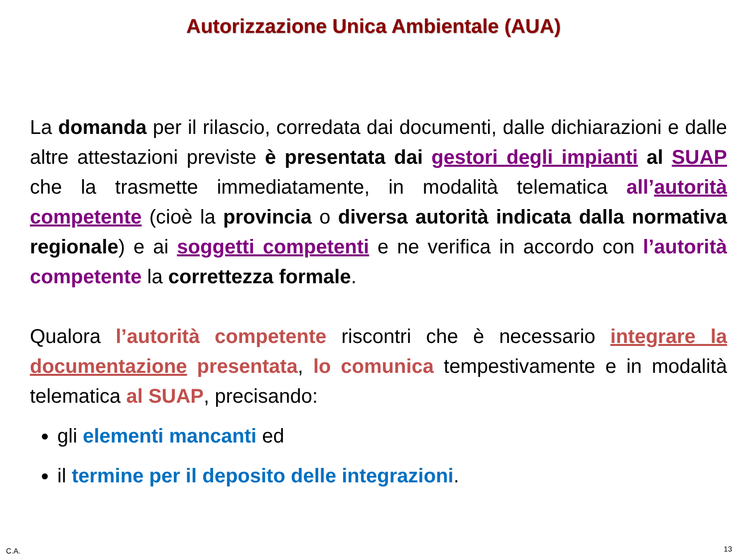Autorizzazione Unica Ambientale (AUA)
La domanda per il rilascio, corredata dai documenti, dalle dichiarazioni e dalle altre attestazioni previste è presentata dai gestori degli impianti al SUAP che la trasmette immediatamente, in modalità telematica all’autorità competente (cioè la provincia o diversa autorità indicata dalla normativa regionale) e ai soggetti competenti e ne verifica in accordo con l’autorità competente la correttezza formale.
Qualora l’autorità competente riscontri che è necessario integrare la documentazione presentata, lo comunica tempestivamente e in modalità telematica al SUAP, precisando:
gli elementi mancanti ed
il termine per il deposito delle integrazioni.
C.A. 13